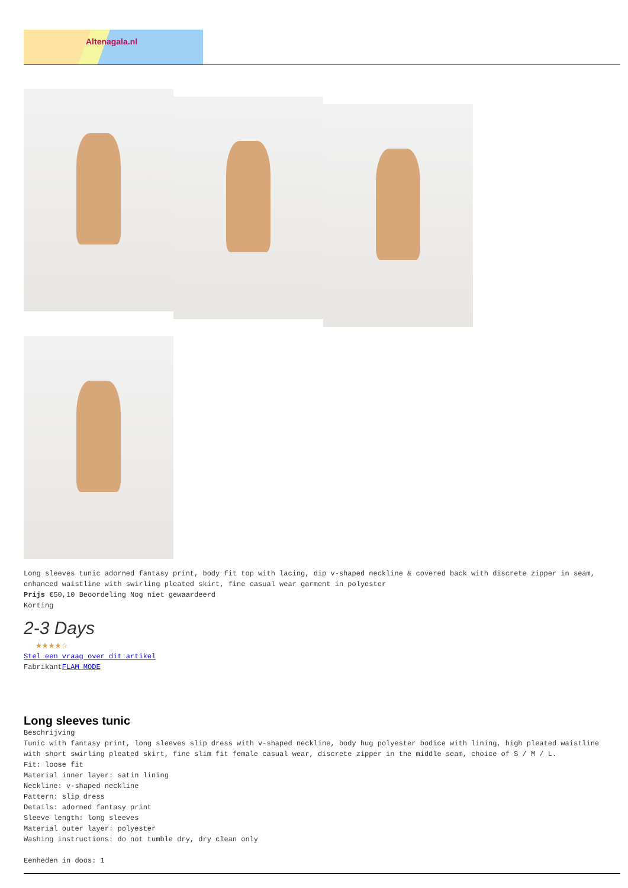Altenagala.nl
Long sleeves tunic adorned fantasy print, body fit top with lacing, dip v-shaped neckline & covered back with discrete zipper in seam, enhanced waistline with swirling pleated skirt, fine casual wear garment in polyester
Prijs €50,10 Beoordeling Nog niet gewaardeerd
Korting
2-3 Days
★★★★☆
Stel een vraag over dit artikel
FabrikantFLAM MODE
Long sleeves tunic
Beschrijving
Tunic with fantasy print, long sleeves slip dress with v-shaped neckline, body hug polyester bodice with lining, high pleated waistline with short swirling pleated skirt, fine slim fit female casual wear, discrete zipper in the middle seam, choice of S / M / L.
Fit: loose fit
Material inner layer: satin lining
Neckline: v-shaped neckline
Pattern: slip dress
Details: adorned fantasy print
Sleeve length: long sleeves
Material outer layer: polyester
Washing instructions: do not tumble dry, dry clean only
Eenheden in doos: 1